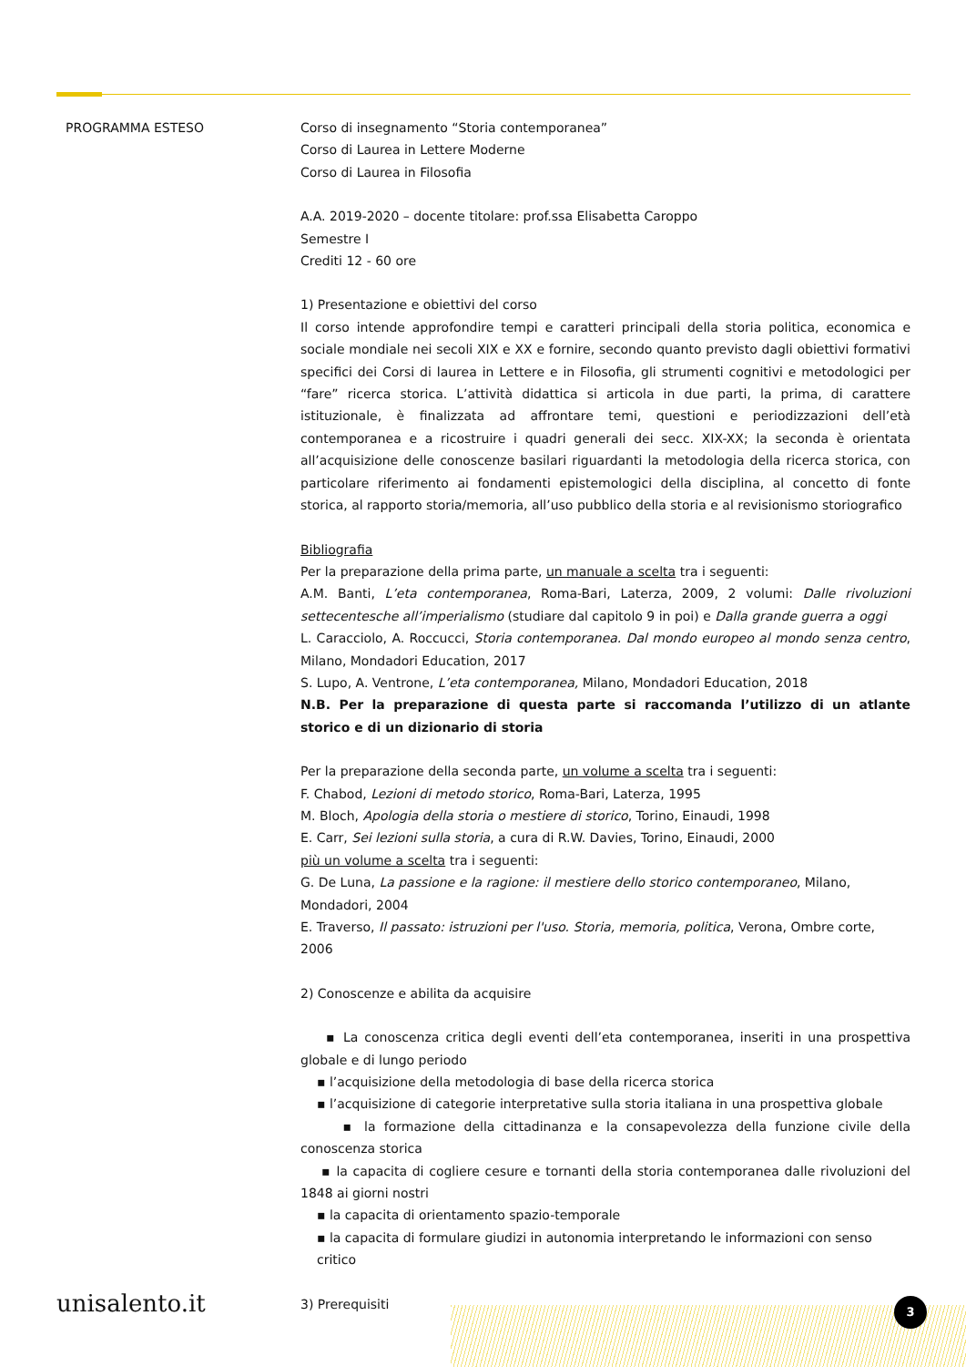PROGRAMMA ESTESO Corso di insegnamento “Storia contemporanea”
Corso di Laurea in Lettere Moderne
Corso di Laurea in Filosofia
A.A. 2019-2020 – docente titolare: prof.ssa Elisabetta Caroppo
Semestre I
Crediti 12 - 60 ore
1) Presentazione e obiettivi del corso
Il corso intende approfondire tempi e caratteri principali della storia politica, economica e sociale mondiale nei secoli XIX e XX e fornire, secondo quanto previsto dagli obiettivi formativi specifici dei Corsi di laurea in Lettere e in Filosofia, gli strumenti cognitivi e metodologici per “fare” ricerca storica. L’attività didattica si articola in due parti, la prima, di carattere istituzionale, è finalizzata ad affrontare temi, questioni e periodizzazioni dell’età contemporanea e a ricostruire i quadri generali dei secc. XIX-XX; la seconda è orientata all’acquisizione delle conoscenze basilari riguardanti la metodologia della ricerca storica, con particolare riferimento ai fondamenti epistemologici della disciplina, al concetto di fonte storica, al rapporto storia/memoria, all’uso pubblico della storia e al revisionismo storiografico
Bibliografia
Per la preparazione della prima parte, un manuale a scelta tra i seguenti:
A.M. Banti, L’eta contemporanea, Roma-Bari, Laterza, 2009, 2 volumi: Dalle rivoluzioni settecentesche all’imperialismo (studiare dal capitolo 9 in poi) e Dalla grande guerra a oggi
L. Caracciolo, A. Roccucci, Storia contemporanea. Dal mondo europeo al mondo senza centro, Milano, Mondadori Education, 2017
S. Lupo, A. Ventrone, L’eta contemporanea, Milano, Mondadori Education, 2018
N.B. Per la preparazione di questa parte si raccomanda l’utilizzo di un atlante storico e di un dizionario di storia
Per la preparazione della seconda parte, un volume a scelta tra i seguenti:
F. Chabod, Lezioni di metodo storico, Roma-Bari, Laterza, 1995
M. Bloch, Apologia della storia o mestiere di storico, Torino, Einaudi, 1998
E. Carr, Sei lezioni sulla storia, a cura di R.W. Davies, Torino, Einaudi, 2000
più un volume a scelta tra i seguenti:
G. De Luna, La passione e la ragione: il mestiere dello storico contemporaneo, Milano, Mondadori, 2004
E. Traverso, Il passato: istruzioni per l'uso. Storia, memoria, politica, Verona, Ombre corte, 2006
2) Conoscenze e abilita da acquisire
▪ La conoscenza critica degli eventi dell’eta contemporanea, inseriti in una prospettiva globale e di lungo periodo
▪ l’acquisizione della metodologia di base della ricerca storica
▪ l’acquisizione di categorie interpretative sulla storia italiana in una prospettiva globale
▪ la formazione della cittadinanza e la consapevolezza della funzione civile della conoscenza storica
▪ la capacita di cogliere cesure e tornanti della storia contemporanea dalle rivoluzioni del 1848 ai giorni nostri
▪ la capacita di orientamento spazio-temporale
▪ la capacita di formulare giudizi in autonomia interpretando le informazioni con senso critico
3) Prerequisiti
unisalento.it 3